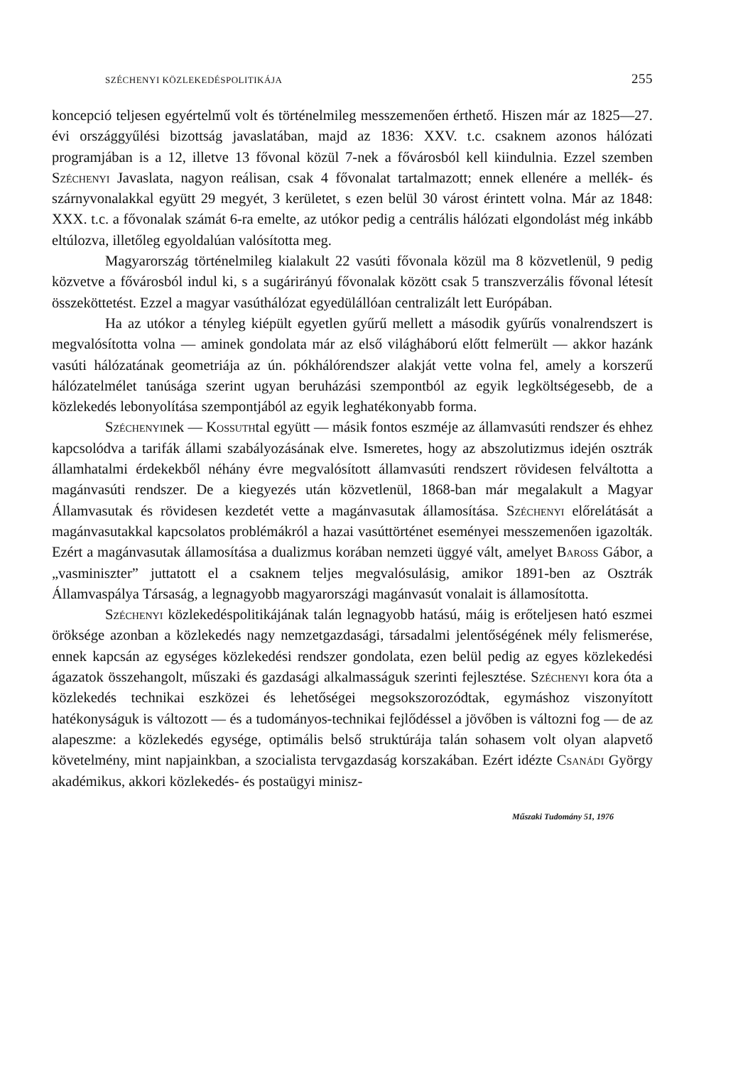SZÉCHENYI KÖZLEKEDÉSPOLITIKÁJA 255
koncepció teljesen egyértelmű volt és történelmileg messzemenően érthető. Hiszen már az 1825—27. évi országgyűlési bizottság javaslatában, majd az 1836: XXV. t.c. csaknem azonos hálózati programjában is a 12, illetve 13 fővonal közül 7-nek a fővárosból kell kiindulnia. Ezzel szemben Széchenyi Javaslata, nagyon reálisan, csak 4 fővonalat tartalmazott; ennek ellenére a mellék- és szárnyvonalakkal együtt 29 megyét, 3 kerületet, s ezen belül 30 várost érintett volna. Már az 1848: XXX. t.c. a fővonalak számát 6-ra emelte, az utókor pedig a centrális hálózati elgondolást még inkább eltúlozva, illetőleg egyoldalúan valósította meg.
Magyarország történelmileg kialakult 22 vasúti fővonala közül ma 8 közvetlenül, 9 pedig közvetve a fővárosból indul ki, s a sugárirányú fővonalak között csak 5 transzverzális fővonal létesít összeköttetést. Ezzel a magyar vasúthálózat egyedülállóan centralizált lett Európában.
Ha az utókor a tényleg kiépült egyetlen gyűrű mellett a második gyűrűs vonalrendszert is megvalósította volna — aminek gondolata már az első világháború előtt felmerült — akkor hazánk vasúti hálózatának geometriája az ún. pókhálórendszer alakját vette volna fel, amely a korszerű hálózatelmélet tanúsága szerint ugyan beruházási szempontból az egyik legköltségesebb, de a közlekedés lebonyolítása szempontjából az egyik leghatékonyabb forma.
Széchenyinek — Kossuthtal együtt — másik fontos eszméje az államvasúti rendszer és ehhez kapcsolódva a tarifák állami szabályozásának elve. Ismeretes, hogy az abszolutizmus idején osztrák államhatalmi érdekekből néhány évre megvalósított államvasúti rendszert rövidesen felváltotta a magánvasúti rendszer. De a kiegyezés után közvetlenül, 1868-ban már megalakult a Magyar Államvasutak és rövidesen kezdetét vette a magánvasutak államosítása. Széchenyi előrelátását a magánvasutakkal kapcsolatos problémákról a hazai vasúttörténet eseményei messzemenően igazolták. Ezért a magánvasutak államosítása a dualizmus korában nemzeti üggyé vált, amelyet Baross Gábor, a „vasminiszter” juttatott el a csaknem teljes megvalósulásig, amikor 1891-ben az Osztrák Államvaspálya Társaság, a legnagyobb magyarországi magánvasút vonalait is államosította.
Széchenyi közlekedéspolitikájának talán legnagyobb hatású, máig is erőteljesen ható eszmei öröksége azonban a közlekedés nagy nemzetgazdasági, társadalmi jelentőségének mély felismerése, ennek kapcsán az egységes közlekedési rendszer gondolata, ezen belül pedig az egyes közlekedési ágazatok összehangolt, műszaki és gazdasági alkalmasságuk szerinti fejlesztése. Széchenyi kora óta a közlekedés technikai eszközei és lehetőségei megsokszorozódtak, egymáshoz viszonyított hatékonyságuk is változott — és a tudományos-technikai fejlődéssel a jövőben is változni fog — de az alapeszme: a közlekedés egysége, optimális belső struktúrája talán sohasem volt olyan alapvető követelmény, mint napjainkban, a szocialista tervgazdaság korszakában. Ezért idézte Csanádi György akadémikus, akkori közlekedés- és postaügyi minisz-
Műszaki Tudomány 51, 1976